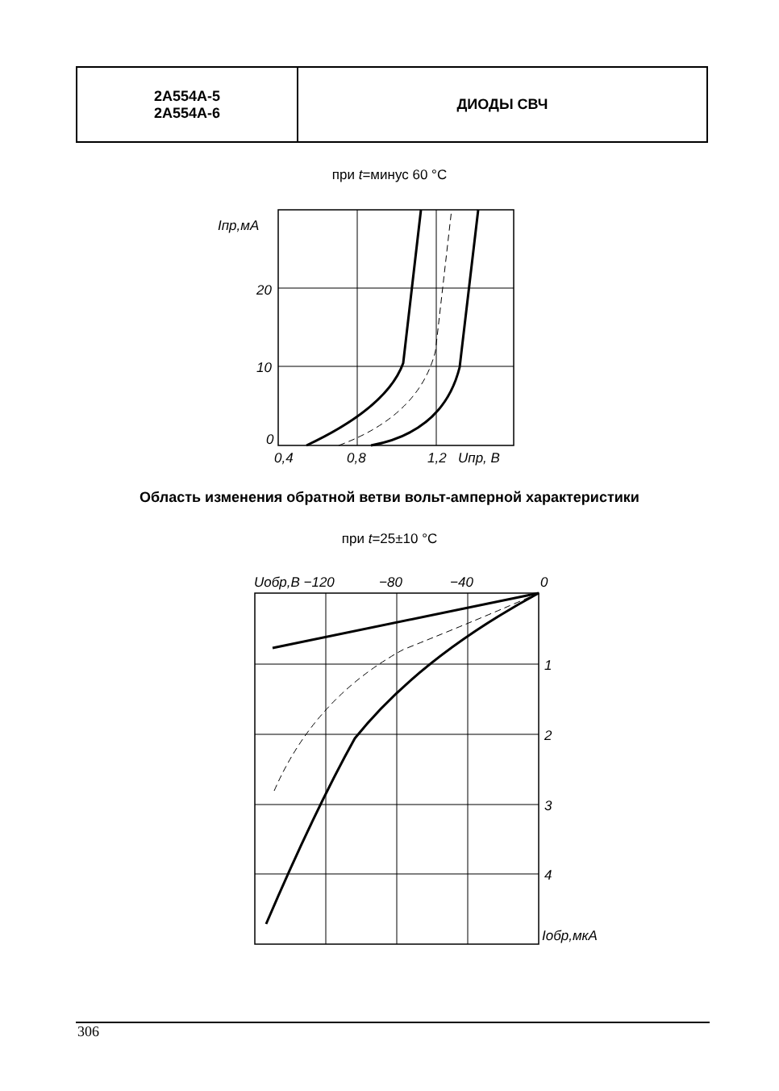| 2А554А-5 2А554А-6 | ДИОДЫ СВЧ |
при t=минус 60 °С
Iпр,мА
20
10
0
0,4
0,8
1,2
Uпр, В
Область изменения обратной ветви вольт-амперной характеристики
при t=25±10 °С
Uобр,В −120
−80
−40
0
1
2
3
4
Iобр,мкА
306